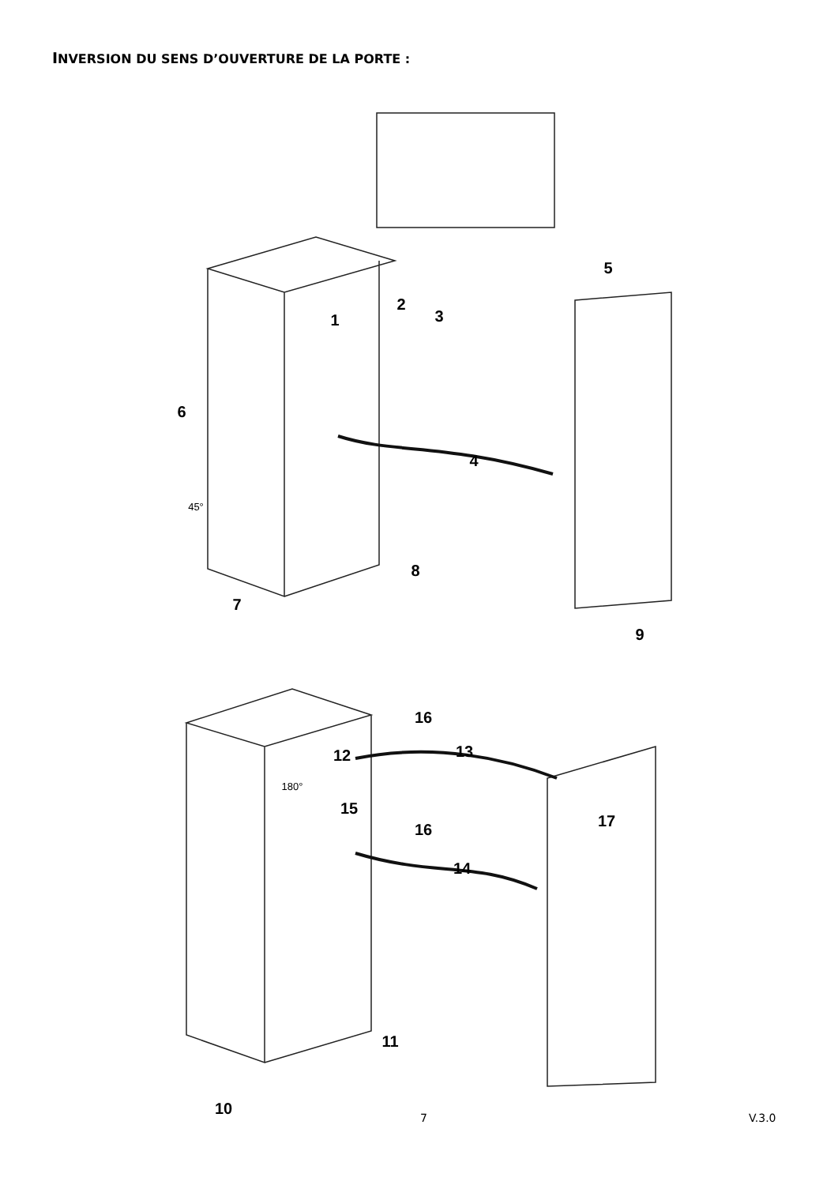INVERSION DU SENS D’OUVERTURE DE LA PORTE :
1
2
3
4
5
6
7
8
9
10
11
12
13
14
15
16
16
17
45°
180°
7 V.3.0